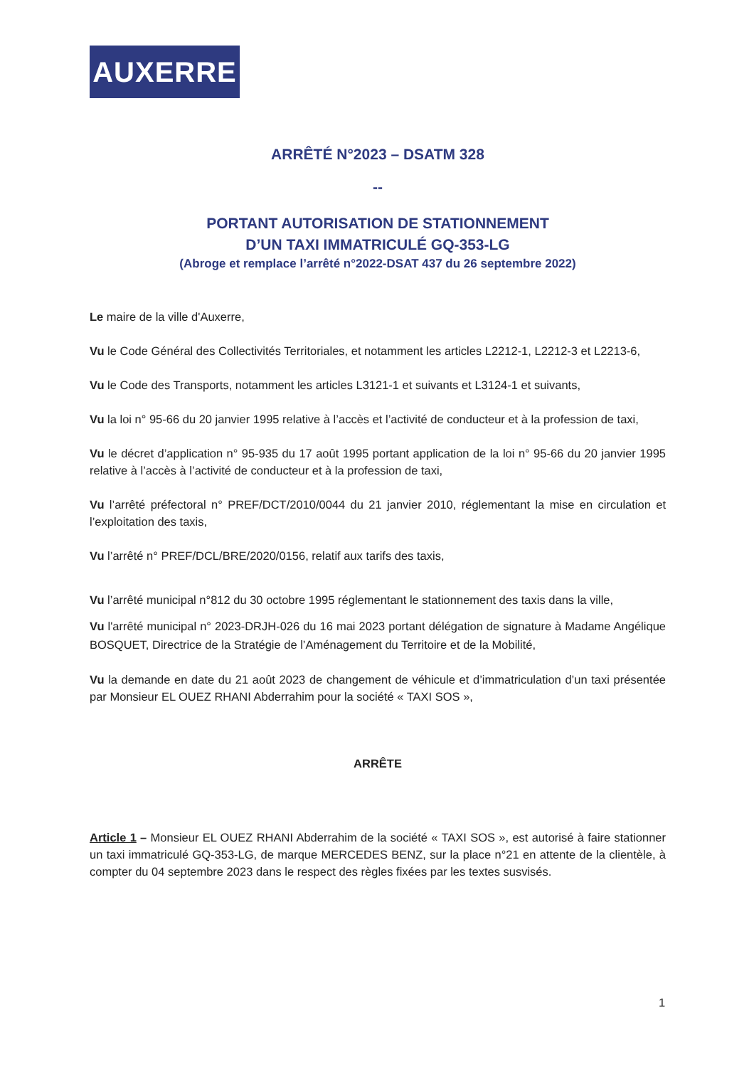AUXERRE
ARRÊTÉ N°2023 – DSATM 328
--
PORTANT AUTORISATION DE STATIONNEMENT
D’UN TAXI IMMATRICULÉ GQ-353-LG
(Abroge et remplace l’arrêté n°2022-DSAT 437 du 26 septembre 2022)
Le maire de la ville d'Auxerre,
Vu le Code Général des Collectivités Territoriales, et notamment les articles L2212-1, L2212-3 et L2213-6,
Vu le Code des Transports, notamment les articles L3121-1 et suivants et L3124-1 et suivants,
Vu la loi n° 95-66 du 20 janvier 1995 relative à l’accès et l’activité de conducteur et à la profession de taxi,
Vu le décret d’application n° 95-935 du 17 août 1995 portant application de la loi n° 95-66 du 20 janvier 1995 relative à l’accès à l’activité de conducteur et à la profession de taxi,
Vu l’arrêté préfectoral n° PREF/DCT/2010/0044 du 21 janvier 2010, réglementant la mise en circulation et l’exploitation des taxis,
Vu l’arrêté n° PREF/DCL/BRE/2020/0156, relatif aux tarifs des taxis,
Vu l’arrêté municipal n°812 du 30 octobre 1995 réglementant le stationnement des taxis dans la ville,
Vu l'arrêté municipal n° 2023-DRJH-026 du 16 mai 2023 portant délégation de signature à Madame Angélique BOSQUET, Directrice de la Stratégie de l’Aménagement du Territoire et de la Mobilité,
Vu la demande en date du 21 août 2023 de changement de véhicule et d’immatriculation d’un taxi présentée par Monsieur EL OUEZ RHANI Abderrahim pour la société « TAXI SOS »,
ARRÊTE
Article 1 – Monsieur EL OUEZ RHANI Abderrahim de la société « TAXI SOS », est autorisé à faire stationner un taxi immatriculé GQ-353-LG, de marque MERCEDES BENZ, sur la place n°21 en attente de la clientèle, à compter du 04 septembre 2023 dans le respect des règles fixées par les textes susvisés.
1